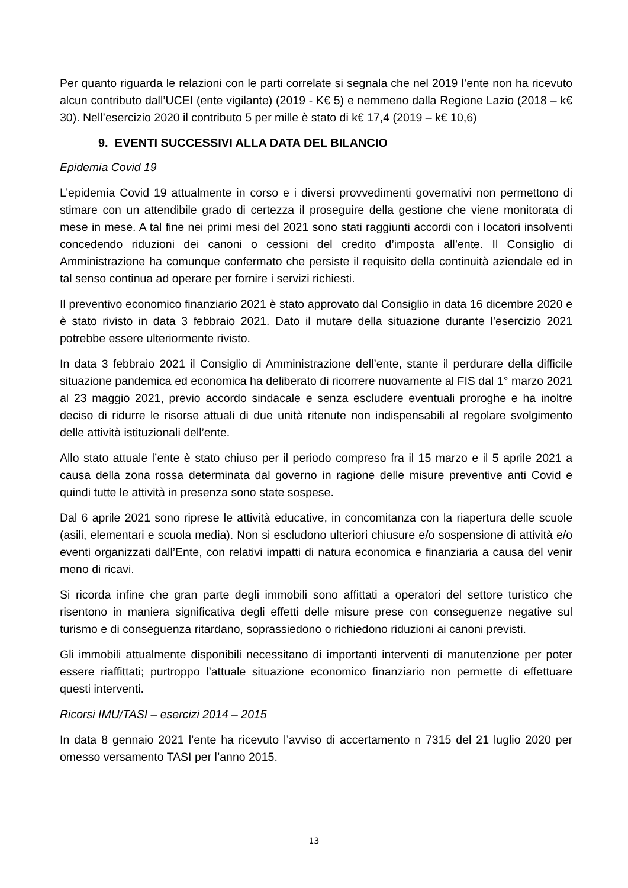Per quanto riguarda le relazioni con le parti correlate si segnala che nel 2019 l’ente non ha ricevuto alcun contributo dall’UCEI (ente vigilante) (2019 - K€ 5) e nemmeno dalla Regione Lazio (2018 – k€ 30). Nell’esercizio 2020 il contributo 5 per mille è stato di k€ 17,4 (2019 – k€ 10,6)
9. EVENTI SUCCESSIVI ALLA DATA DEL BILANCIO
Epidemia Covid 19
L’epidemia Covid 19 attualmente in corso e i diversi provvedimenti governativi non permettono di stimare con un attendibile grado di certezza il proseguire della gestione che viene monitorata di mese in mese. A tal fine nei primi mesi del 2021 sono stati raggiunti accordi con i locatori insolventi concedendo riduzioni dei canoni o cessioni del credito d’imposta all’ente. Il Consiglio di Amministrazione ha comunque confermato che persiste il requisito della continuità aziendale ed in tal senso continua ad operare per fornire i servizi richiesti.
Il preventivo economico finanziario 2021 è stato approvato dal Consiglio in data 16 dicembre 2020 e è stato rivisto in data 3 febbraio 2021. Dato il mutare della situazione durante l’esercizio 2021 potrebbe essere ulteriormente rivisto.
In data 3 febbraio 2021 il Consiglio di Amministrazione dell’ente, stante il perdurare della difficile situazione pandemica ed economica ha deliberato di ricorrere nuovamente al FIS dal 1° marzo 2021 al 23 maggio 2021, previo accordo sindacale e senza escludere eventuali proroghe e ha inoltre deciso di ridurre le risorse attuali di due unità ritenute non indispensabili al regolare svolgimento delle attività istituzionali dell’ente.
Allo stato attuale l’ente è stato chiuso per il periodo compreso fra il 15 marzo e il 5 aprile 2021 a causa della zona rossa determinata dal governo in ragione delle misure preventive anti Covid e quindi tutte le attività in presenza sono state sospese.
Dal 6 aprile 2021 sono riprese le attività educative, in concomitanza con la riapertura delle scuole (asili, elementari e scuola media). Non si escludono ulteriori chiusure e/o sospensione di attività e/o eventi organizzati dall’Ente, con relativi impatti di natura economica e finanziaria a causa del venir meno di ricavi.
Si ricorda infine che gran parte degli immobili sono affittati a operatori del settore turistico che risentono in maniera significativa degli effetti delle misure prese con conseguenze negative sul turismo e di conseguenza ritardano, soprassiedono o richiedono riduzioni ai canoni previsti.
Gli immobili attualmente disponibili necessitano di importanti interventi di manutenzione per poter essere riaffittati; purtroppo l’attuale situazione economico finanziario non permette di effettuare questi interventi.
Ricorsi IMU/TASI – esercizi 2014 – 2015
In data 8 gennaio 2021 l’ente ha ricevuto l’avviso di accertamento n 7315 del 21 luglio 2020 per omesso versamento TASI per l’anno 2015.
13